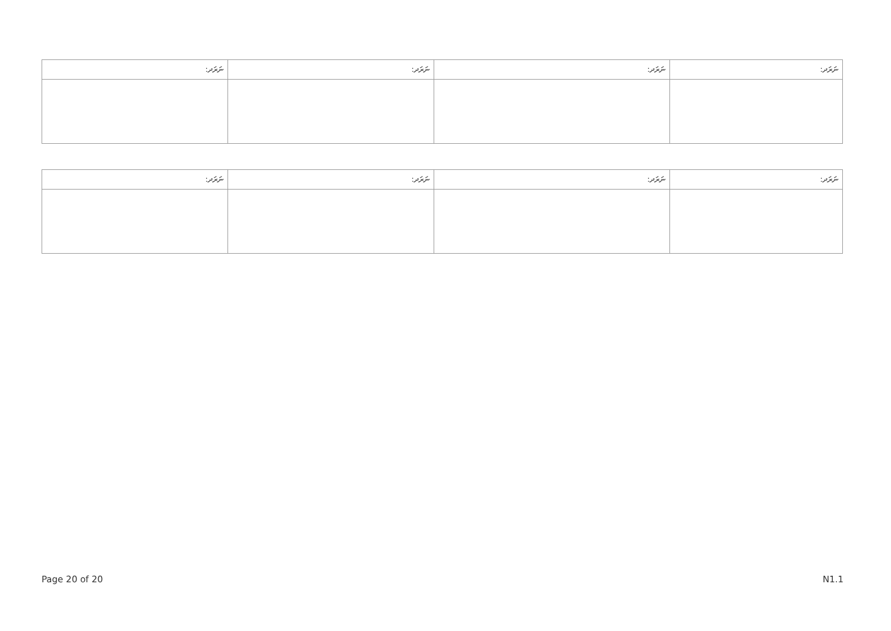| ނަރަދ: | ނަރަދ: | ނަރަދ: | ނަރަދ: |
| --- | --- | --- | --- |
| ނަރަދ: | ނަރަދ: | ނަރަދ: | ނަރަދ: |
| --- | --- | --- | --- |
Page 20 of 20 N1.1